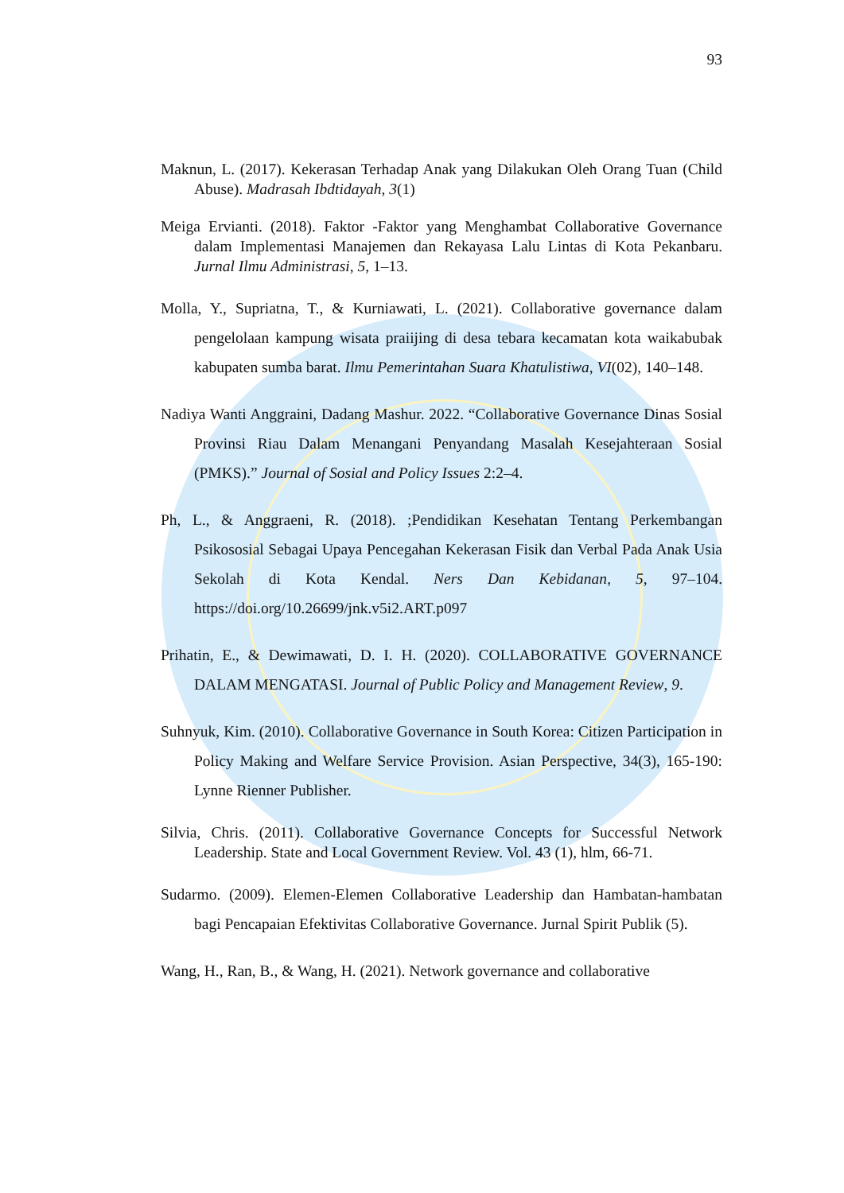93
Maknun, L. (2017). Kekerasan Terhadap Anak yang Dilakukan Oleh Orang Tuan (Child Abuse). Madrasah Ibdtidayah, 3(1)
Meiga Ervianti. (2018). Faktor -Faktor yang Menghambat Collaborative Governance dalam Implementasi Manajemen dan Rekayasa Lalu Lintas di Kota Pekanbaru. Jurnal Ilmu Administrasi, 5, 1–13.
Molla, Y., Supriatna, T., & Kurniawati, L. (2021). Collaborative governance dalam pengelolaan kampung wisata praiijing di desa tebara kecamatan kota waikabubak kabupaten sumba barat. Ilmu Pemerintahan Suara Khatulistiwa, VI(02), 140–148.
Nadiya Wanti Anggraini, Dadang Mashur. 2022. “Collaborative Governance Dinas Sosial Provinsi Riau Dalam Menangani Penyandang Masalah Kesejahteraan Sosial (PMKS).” Journal of Sosial and Policy Issues 2:2–4.
Ph, L., & Anggraeni, R. (2018). ;Pendidikan Kesehatan Tentang Perkembangan Psikososial Sebagai Upaya Pencegahan Kekerasan Fisik dan Verbal Pada Anak Usia Sekolah di Kota Kendal. Ners Dan Kebidanan, 5, 97–104. https://doi.org/10.26699/jnk.v5i2.ART.p097
Prihatin, E., & Dewimawati, D. I. H. (2020). COLLABORATIVE GOVERNANCE DALAM MENGATASI. Journal of Public Policy and Management Review, 9.
Suhnyuk, Kim. (2010). Collaborative Governance in South Korea: Citizen Participation in Policy Making and Welfare Service Provision. Asian Perspective, 34(3), 165-190: Lynne Rienner Publisher.
Silvia, Chris. (2011). Collaborative Governance Concepts for Successful Network Leadership. State and Local Government Review. Vol. 43 (1), hlm, 66-71.
Sudarmo. (2009). Elemen-Elemen Collaborative Leadership dan Hambatan-hambatan bagi Pencapaian Efektivitas Collaborative Governance. Jurnal Spirit Publik (5).
Wang, H., Ran, B., & Wang, H. (2021). Network governance and collaborative